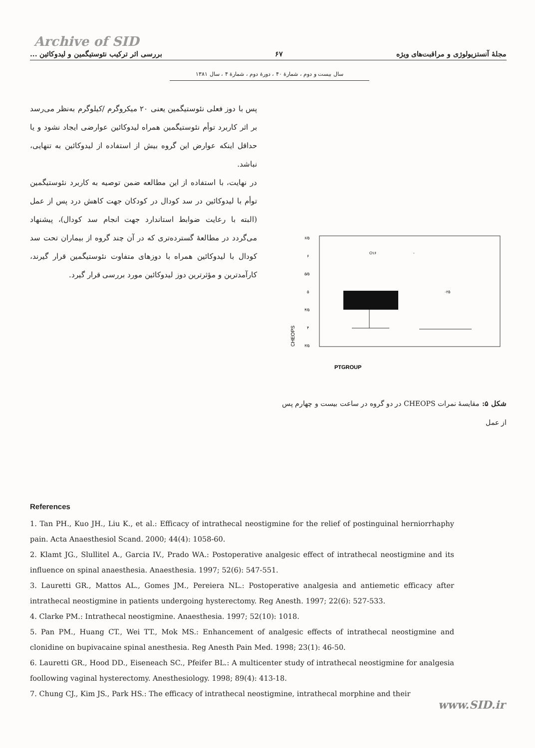Archive of SID
مجلهٔ آنستزیولوژی و مراقبت‌های ویژه ۶۷ بررسی اثر ترکیب نئوستیگمین و لیدوکائین ...
سال بیست و دوم ، شمارهٔ ۴۰ ، دورهٔ دوم ، شمارهٔ ۴ ، سال ۱۳۸۱
پس با دوز فعلی نئوستیگمین یعنی ۲۰ میکروگرم /کیلوگرم به‌نظر می‌رسد بر اثر کاربرد توأم نئوستیگمین همراه لیدوکائین عوارضی ایجاد نشود و یا حداقل اینکه عوارض این گروه بیش از استفاده از لیدوکائین به تنهایی، نباشد.
در نهایت، با استفاده از این مطالعه ضمن توصیه به کاربرد نئوستیگمین توأم با لیدوکائین در سد کودال در کودکان جهت کاهش درد پس از عمل (البته با رعایت ضوابط استاندارد جهت انجام سد کودال)، پیشنهاد می‌گردد در مطالعهٔ گسترده‌تری که در آن چند گروه از بیماران تحت سد کودال با لیدوکائین همراه با دوزهای متفاوت نئوستیگمین قرار گیرند، کارآمدترین و مؤثرترین دوز لیدوکائین مورد بررسی قرار گیرد.
۶/۵
۶
۵/۵
۵
۴/۵
۴
۳/۵
O۱۶
-
۰۲۵
CHEOPS
PTGROUP
شکل ۵: مقایسهٔ نمرات CHEOPS در دو گروه در ساعت بیست و چهارم پس از عمل
References
1. Tan PH., Kuo JH., Liu K., et al.: Efficacy of intrathecal neostigmine for the relief of postinguinal herniorrhaphy pain. Acta Anaesthesiol Scand. 2000; 44(4): 1058-60.
2. Klamt JG., Slullitel A., Garcia IV., Prado WA.: Postoperative analgesic effect of intrathecal neostigmine and its influence on spinal anaesthesia. Anaesthesia. 1997; 52(6): 547-551.
3. Lauretti GR., Mattos AL., Gomes JM., Pereiera NL.: Postoperative analgesia and antiemetic efficacy after intrathecal neostigmine in patients undergoing hysterectomy. Reg Anesth. 1997; 22(6): 527-533.
4. Clarke PM.: Intrathecal neostigmine. Anaesthesia. 1997; 52(10): 1018.
5. Pan PM., Huang CT., Wei TT., Mok MS.: Enhancement of analgesic effects of intrathecal neostigmine and clonidine on bupivacaine spinal anesthesia. Reg Anesth Pain Med. 1998; 23(1): 46-50.
6. Lauretti GR., Hood DD., Eiseneach SC., Pfeifer BL.: A multicenter study of intrathecal neostigmine for analgesia foollowing vaginal hysterectomy. Anesthesiology. 1998; 89(4): 413-18.
7. Chung CJ., Kim JS., Park HS.: The efficacy of intrathecal neostigmine, intrathecal morphine and their
www.SID.ir